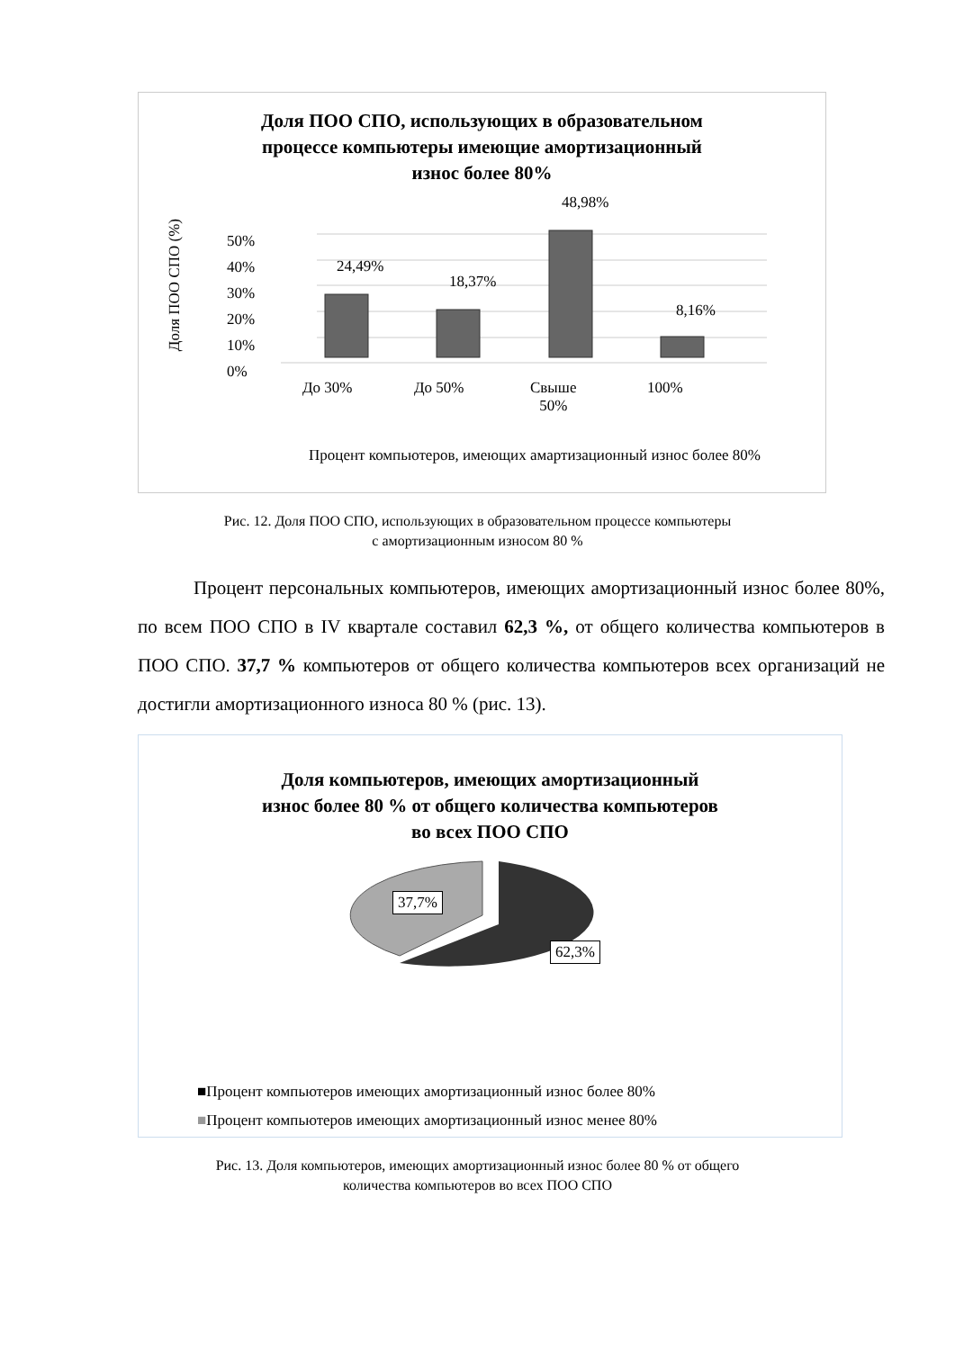Доля ПОО СПО, использующих в образовательном
процессе компьютеры имеющие амортизационный
износ более 80%
Доля ПОО СПО (%)
50%
40%
30%
20%
10%
0%
24,49%
18,37%
48,98%
8,16%
До 30% До 50%
Свыше
50%
100%
Процент компьютеров, имеющих амартизационный износ более 80%
Рис. 12. Доля ПОО СПО, использующих в образовательном процессе компьютеры
с амортизационным износом 80 %
Процент персональных компьютеров, имеющих амортизационный износ более 80%, по всем ПОО СПО в IV квартале составил 62,3 %, от общего количества компьютеров в ПОО СПО. 37,7 % компьютеров от общего количества компьютеров всех организаций не достигли амортизационного износа 80 % (рис. 13).
Доля компьютеров, имеющих амортизационный
износ более 80 % от общего количества компьютеров
во всех ПОО СПО
37,7%
62,3%
■Процент компьютеров имеющих амортизационный износ более 80%
■Процент компьютеров имеющих амортизационный износ менее 80%
Рис. 13. Доля компьютеров, имеющих амортизационный износ более 80 % от общего
количества компьютеров во всех ПОО СПО